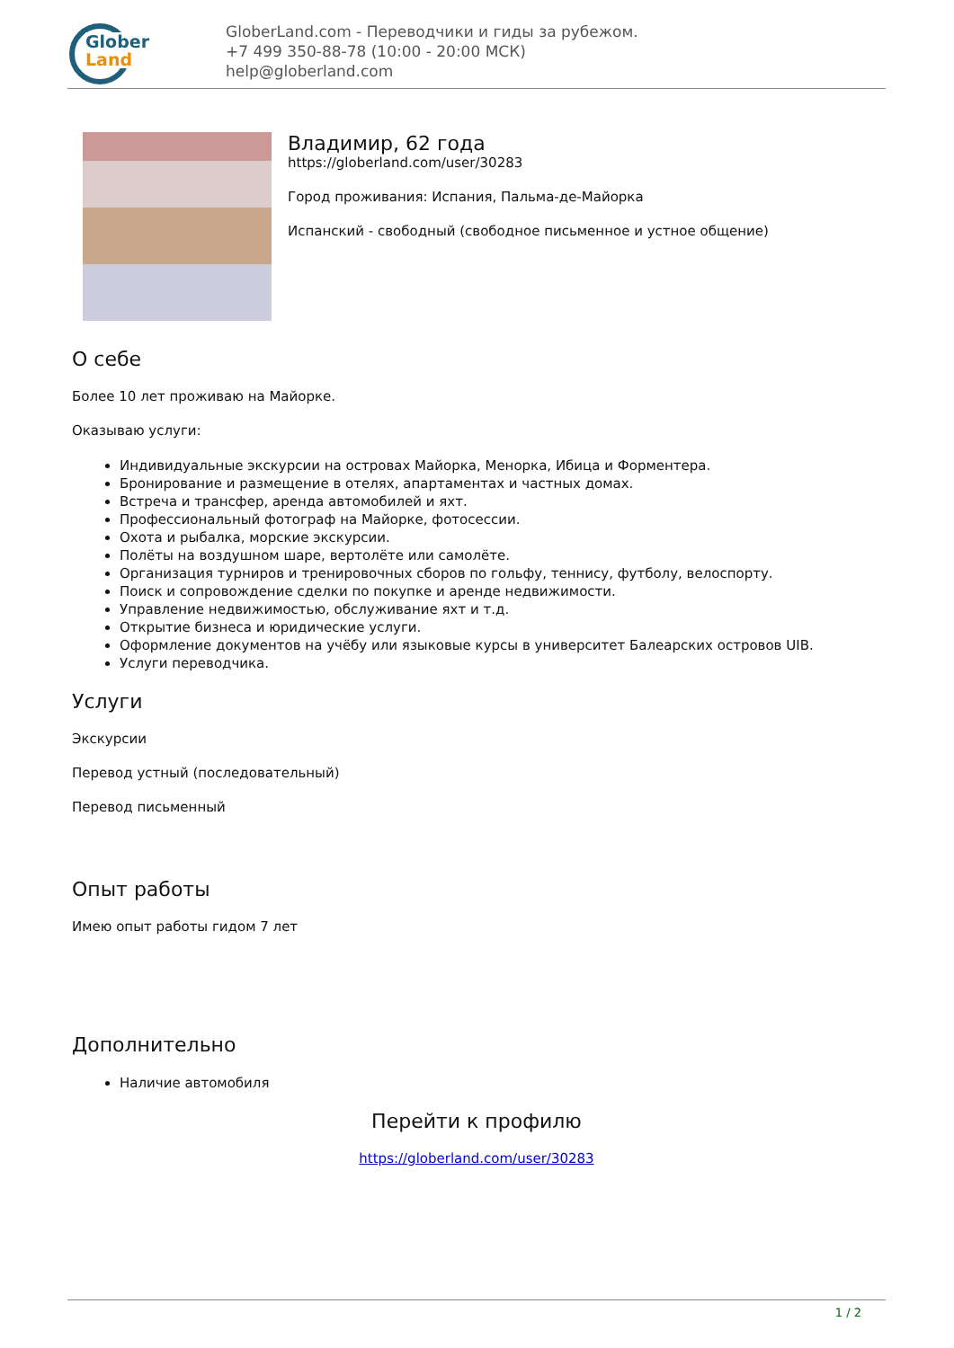Glober
Land
GloberLand.com - Переводчики и гиды за рубежом.
+7 499 350-88-78 (10:00 - 20:00 МСК)
help@globerland.com
Владимир, 62 года
https://globerland.com/user/30283
Город проживания: Испания, Пальма-де-Майорка
Испанский - свободный (свободное письменное и устное общение)
О себе
Более 10 лет проживаю на Майорке.
Оказываю услуги:
Индивидуальные экскурсии на островах Майорка, Менорка, Ибица и Форментера.
Бронирование и размещение в отелях, апартаментах и частных домах.
Встреча и трансфер, аренда автомобилей и яхт.
Профессиональный фотограф на Майорке, фотосессии.
Охота и рыбалка, морские экскурсии.
Полёты на воздушном шаре, вертолёте или самолёте.
Организация турниров и тренировочных сборов по гольфу, теннису, футболу, велоспорту.
Поиск и сопровождение сделки по покупке и аренде недвижимости.
Управление недвижимостью, обслуживание яхт и т.д.
Открытие бизнеса и юридические услуги.
Оформление документов на учёбу или языковые курсы в университет Балеарских островов UIB.
Услуги переводчика.
Услуги
Экскурсии
Перевод устный (последовательный)
Перевод письменный
Опыт работы
Имею опыт работы гидом 7 лет
Дополнительно
Наличие автомобиля
Перейти к профилю
https://globerland.com/user/30283
1 / 2